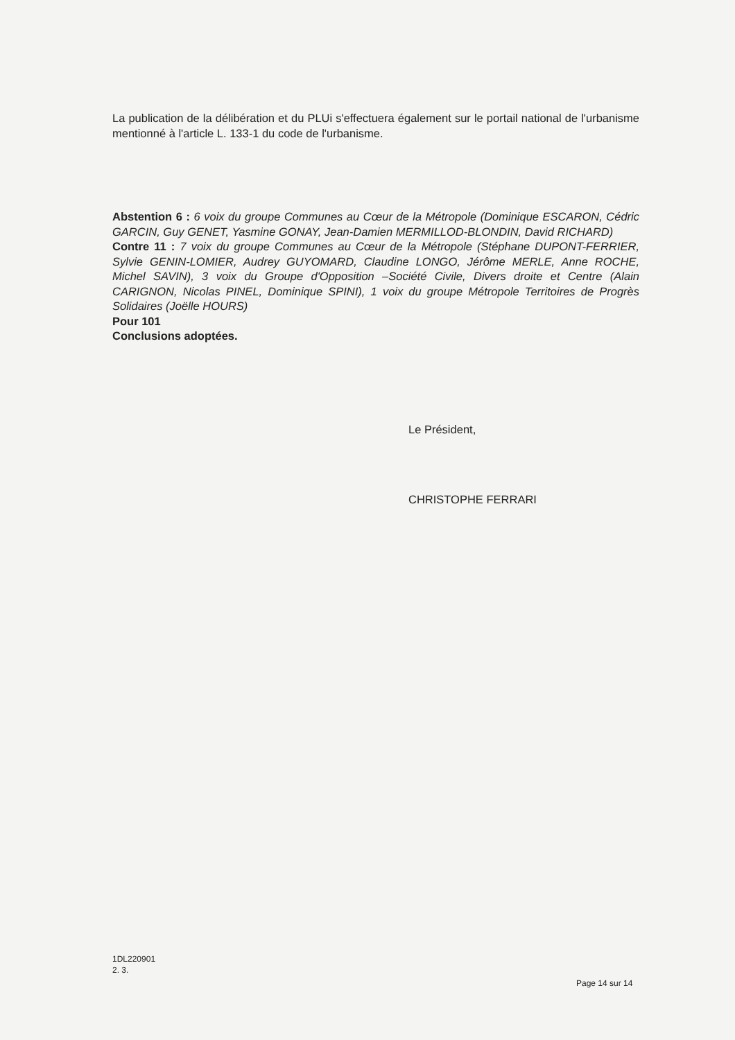La publication de la délibération et du PLUi s'effectuera également sur le portail national de l'urbanisme mentionné à l'article L. 133-1 du code de l'urbanisme.
Abstention 6 : 6 voix du groupe Communes au Cœur de la Métropole (Dominique ESCARON, Cédric GARCIN, Guy GENET, Yasmine GONAY, Jean-Damien MERMILLOD-BLONDIN, David RICHARD)
Contre 11 : 7 voix du groupe Communes au Cœur de la Métropole (Stéphane DUPONT-FERRIER, Sylvie GENIN-LOMIER, Audrey GUYOMARD, Claudine LONGO, Jérôme MERLE, Anne ROCHE, Michel SAVIN), 3 voix du Groupe d'Opposition –Société Civile, Divers droite et Centre (Alain CARIGNON, Nicolas PINEL, Dominique SPINI), 1 voix du groupe Métropole Territoires de Progrès Solidaires (Joëlle HOURS)
Pour 101
Conclusions adoptées.
Le Président,
CHRISTOPHE FERRARI
1DL220901
2. 3.
Page 14 sur 14